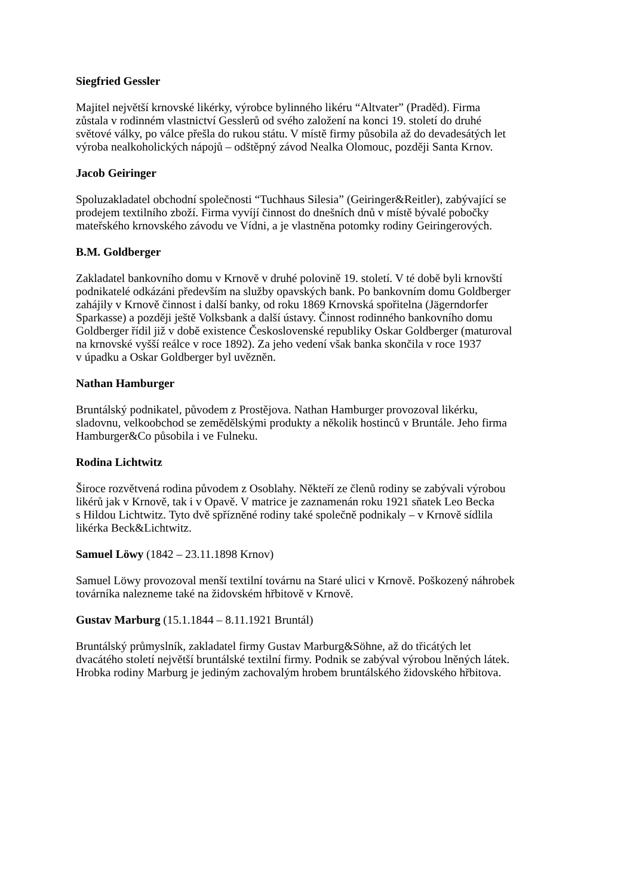Siegfried Gessler
Majitel největší krnovské likérky, výrobce bylinného likéru “Altvater” (Praděd). Firma
zůstala v rodinném vlastnictví Gesslerů od svého založení na konci 19. století do druhé
světové války, po válce přešla do rukou státu. V místě firmy působila až do devadesátých let
výroba nealkoholických nápojů – odštěpný závod Nealka Olomouc, později Santa Krnov.
Jacob Geiringer
Spoluzakladatel obchodní společnosti “Tuchhaus Silesia” (Geiringer&Reitler), zabývající se
prodejem textilního zboží. Firma vyvíjí činnost do dnešních dnů v místě bývalé pobočky
mateřského krnovského závodu ve Vídni, a je vlastněna potomky rodiny Geiringerových.
B.M. Goldberger
Zakladatel bankovního domu v Krnově v druhé polovině 19. století. V té době byli krnovští
podnikatelé odkázáni především na služby opavských bank. Po bankovním domu Goldberger
zahájily v Krnově činnost i další banky, od roku 1869 Krnovská spořitelna (Jägerndorfer
Sparkasse) a později ještě Volksbank a další ústavy. Činnost rodinného bankovního domu
Goldberger řídil již v době existence Československé republiky Oskar Goldberger (maturoval
na krnovské vyšší reálce v roce 1892). Za jeho vedení však banka skončila v roce 1937
v úpadku a Oskar Goldberger byl uvězněn.
Nathan Hamburger
Bruntálský podnikatel, původem z Prostějova. Nathan Hamburger provozoval likérku,
sladovnu, velkoobchod se zemědělskými produkty a několik hostinců v Bruntále. Jeho firma
Hamburger&Co působila i ve Fulneku.
Rodina Lichtwitz
Široce rozvětvená rodina původem z Osoblahy. Někteří ze členů rodiny se zabývali výrobou
likérů jak v Krnově, tak i v Opavě. V matrice je zaznamenán roku 1921 sňatek Leo Becka
s Hildou Lichtwitz. Tyto dvě spřízněné rodiny také společně podnikaly – v Krnově sídlila
likérka Beck&Lichtwitz.
Samuel Löwy (1842 – 23.11.1898 Krnov)
Samuel Löwy provozoval menší textilní továrnu na Staré ulici v Krnově. Poškozený náhrobek
továrníka nalezneme také na židovském hřbitově v Krnově.
Gustav Marburg (15.1.1844 – 8.11.1921 Bruntál)
Bruntálský průmyslník, zakladatel firmy Gustav Marburg&Söhne, až do třicátých let
dvacátého století největší bruntálské textilní firmy. Podnik se zabýval výrobou lněných látek.
Hrobka rodiny Marburg je jediným zachovalým hrobem bruntálského židovského hřbitova.